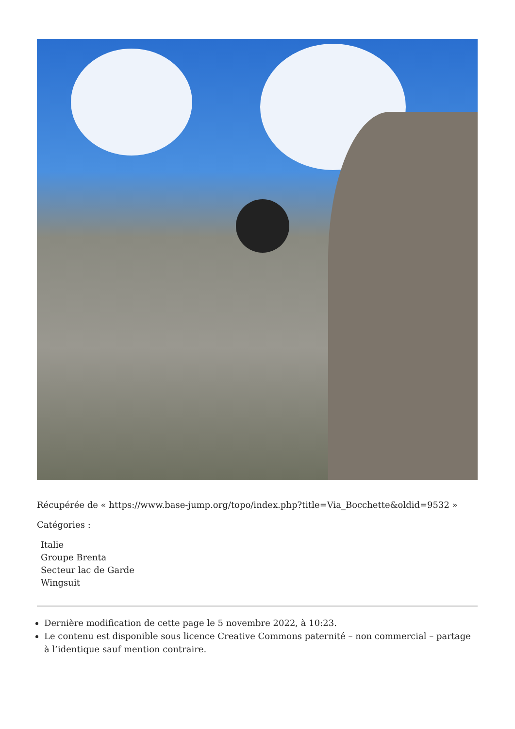Récupérée de « https://www.base-jump.org/topo/index.php?title=Via_Bocchette&oldid=9532 »
Catégories :
Italie
Groupe Brenta
Secteur lac de Garde
Wingsuit
Dernière modification de cette page le 5 novembre 2022, à 10:23.
Le contenu est disponible sous licence Creative Commons paternité – non commercial – partage à l’identique sauf mention contraire.